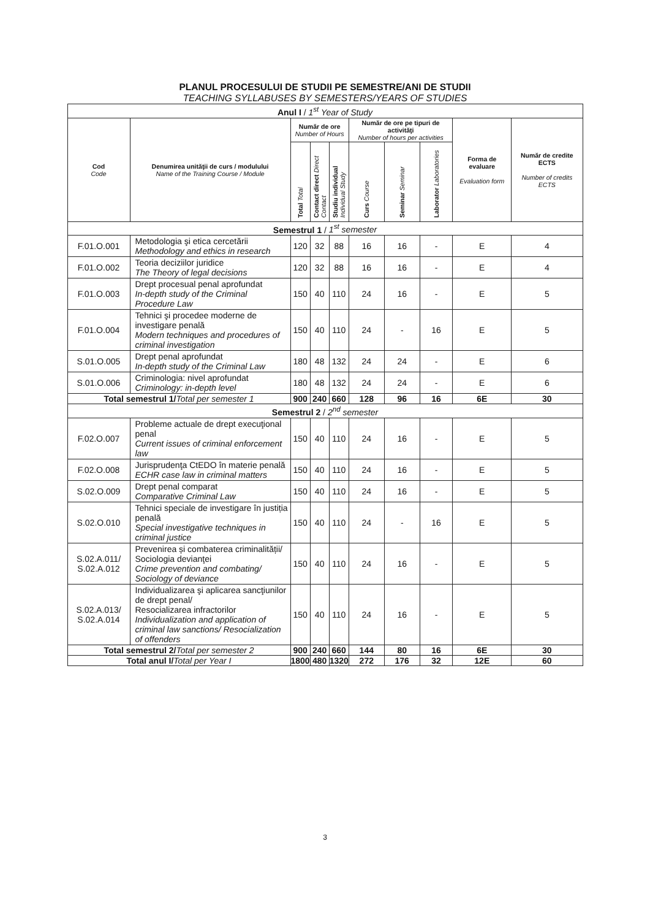PLANUL PROCESULUI DE STUDII PE SEMESTRE/ANI DE STUDII
TEACHING SYLLABUSES BY SEMESTERS/YEARS OF STUDIES
| Anul I / 1<sup>st</sup> Year of Study | | | | | | | | | |
| Cod Code | Denumirea unităţii de curs / modulului Name of the Training Course / Module | Număr de ore Number of Hours | | | Număr de ore pe tipuri de activităţi Number of hours per activities | | | Forma de evaluare Evaluation form | Număr de credite ECTS Number of credits ECTS |
| | | Total Total | Contact direct Direct Contact | Studiu individual Individual Study | Curs Course | Seminar Seminar | Laborator Laboratories | | |
| Semestrul 1 / 1<sup>st</sup> semester | | | | | | | | | |
| F.01.O.001 | Metodologia şi etica cercetării Methodology and ethics in research | 120 | 32 | 88 | 16 | 16 | - | E | 4 |
| F.01.O.002 | Teoria deciziilor juridice The Theory of legal decisions | 120 | 32 | 88 | 16 | 16 | - | E | 4 |
| F.01.O.003 | Drept procesual penal aprofundat In-depth study of the Criminal Procedure Law | 150 | 40 | 110 | 24 | 16 | - | E | 5 |
| F.01.O.004 | Tehnici şi procedee moderne de investigare penală Modern techniques and procedures of criminal investigation | 150 | 40 | 110 | 24 | - | 16 | E | 5 |
| S.01.O.005 | Drept penal aprofundat In-depth study of the Criminal Law | 180 | 48 | 132 | 24 | 24 | - | E | 6 |
| S.01.O.006 | Criminologia: nivel aprofundat Criminology: in-depth level | 180 | 48 | 132 | 24 | 24 | - | E | 6 |
| Total semestrul 1/ Total per semester 1 | | 900 | 240 | 660 | 128 | 96 | 16 | 6E | 30 |
| Semestrul 2 / 2<sup>nd</sup> semester | | | | | | | | | |
| F.02.O.007 | Probleme actuale de drept execuţional penal Current issues of criminal enforcement law | 150 | 40 | 110 | 24 | 16 | - | E | 5 |
| F.02.O.008 | Jurisprudenţa CtEDO în materie penală ECHR case law in criminal matters | 150 | 40 | 110 | 24 | 16 | - | E | 5 |
| S.02.O.009 | Drept penal comparat Comparative Criminal Law | 150 | 40 | 110 | 24 | 16 | - | E | 5 |
| S.02.O.010 | Tehnici speciale de investigare în justiția penală Special investigative techniques in criminal justice | 150 | 40 | 110 | 24 | - | 16 | E | 5 |
| S.02.A.011/ S.02.A.012 | Prevenirea și combaterea criminalității/ Sociologia devianţei Crime prevention and combating/ Sociology of deviance | 150 | 40 | 110 | 24 | 16 | - | E | 5 |
| S.02.A.013/ S.02.A.014 | Individualizarea şi aplicarea sancţiunilor de drept penal/ Resocializarea infractorilor Individualization and application of criminal law sanctions/ Resocialization of offenders | 150 | 40 | 110 | 24 | 16 | - | E | 5 |
| Total semestrul 2/ Total per semester 2 | | 900 | 240 | 660 | 144 | 80 | 16 | 6E | 30 |
| Total anul I/ Total per Year I | | 1800 | 480 | 1320 | 272 | 176 | 32 | 12E | 60 |
3